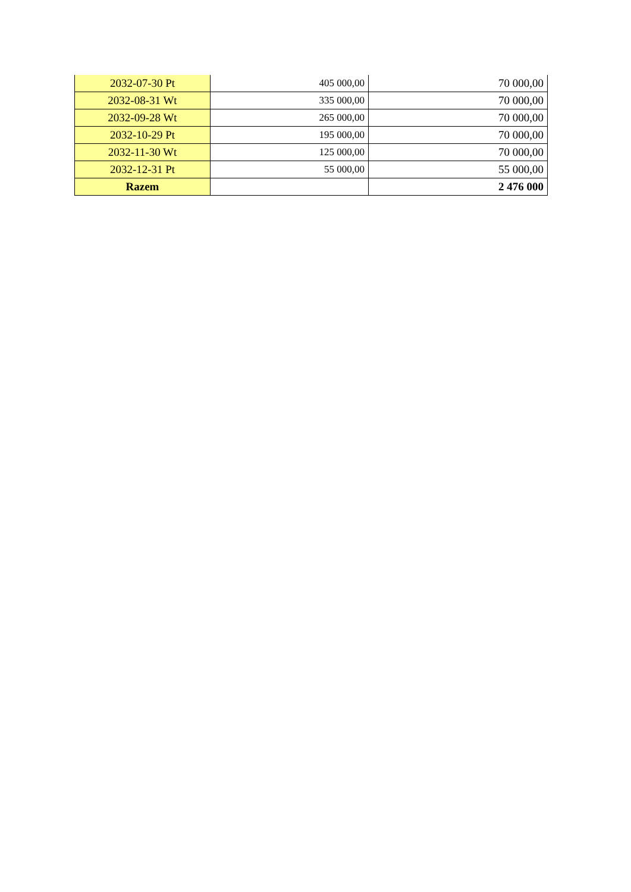| 2032-07-30 Pt | 405 000,00 | 70 000,00 |
| 2032-08-31 Wt | 335 000,00 | 70 000,00 |
| 2032-09-28 Wt | 265 000,00 | 70 000,00 |
| 2032-10-29 Pt | 195 000,00 | 70 000,00 |
| 2032-11-30 Wt | 125 000,00 | 70 000,00 |
| 2032-12-31 Pt | 55 000,00 | 55 000,00 |
| Razem | | 2 476 000 |